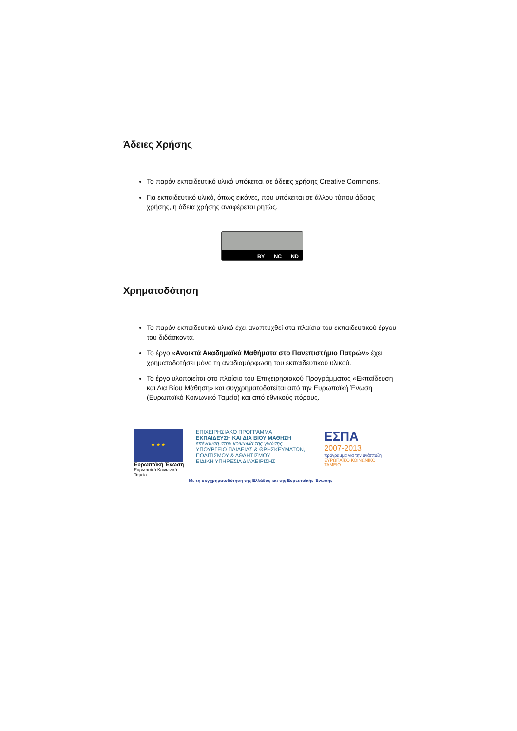Άδειες Χρήσης
Το παρόν εκπαιδευτικό υλικό υπόκειται σε άδειες χρήσης Creative Commons.
Για εκπαιδευτικό υλικό, όπως εικόνες, που υπόκειται σε άλλου τύπου άδειας χρήσης, η άδεια χρήσης αναφέρεται ρητώς.
BY NC ND
Χρηματοδότηση
Το παρόν εκπαιδευτικό υλικό έχει αναπτυχθεί στα πλαίσια του εκπαιδευτικού έργου του διδάσκοντα.
Το έργο «Ανοικτά Ακαδημαϊκά Μαθήματα στο Πανεπιστήμιο Πατρών» έχει χρηματοδοτήσει μόνο τη αναδιαμόρφωση του εκπαιδευτικού υλικού.
Το έργο υλοποιείται στο πλαίσιο του Επιχειρησιακού Προγράμματος «Εκπαίδευση και Δια Βίου Μάθηση» και συγχρηματοδοτείται από την Ευρωπαϊκή Ένωση (Ευρωπαϊκό Κοινωνικό Ταμείο) και από εθνικούς πόρους.
★ ★ ★
Ευρωπαϊκή Ένωση
Ευρωπαϊκό Κοινωνικό Ταμείο
ΕΠΙΧΕΙΡΗΣΙΑΚΟ ΠΡΟΓΡΑΜΜΑ
ΕΚΠΑΙΔΕΥΣΗ ΚΑΙ ΔΙΑ ΒΙΟΥ ΜΑΘΗΣΗ
επένδυση στην κοινωνία της γνώσης
ΥΠΟΥΡΓΕΙΟ ΠΑΙΔΕΙΑΣ & ΘΡΗΣΚΕΥΜΑΤΩΝ, ΠΟΛΙΤΙΣΜΟΥ & ΑΘΛΗΤΙΣΜΟΥ
ΕΙΔΙΚΗ ΥΠΗΡΕΣΙΑ ΔΙΑΧΕΙΡΙΣΗΣ
ΕΣΠΑ
2007-2013
πρόγραμμα για την ανάπτυξη
ΕΥΡΩΠΑΪΚΟ ΚΟΙΝΩΝΙΚΟ ΤΑΜΕΙΟ
Με τη συγχρηματοδότηση της Ελλάδας και της Ευρωπαϊκής Ένωσης